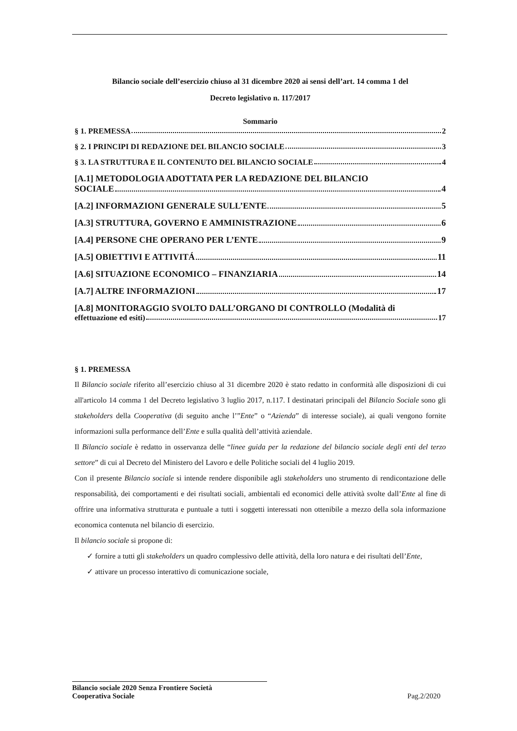Bilancio sociale dell’esercizio chiuso al 31 dicembre 2020 ai sensi dell’art. 14 comma 1 del
Decreto legislativo n. 117/2017
Sommario
§ 1. PREMESSA 2
§ 2. I PRINCIPI DI REDAZIONE DEL BILANCIO SOCIALE 3
§ 3. LA STRUTTURA E IL CONTENUTO DEL BILANCIO SOCIALE 4
[A.1] METODOLOGIA ADOTTATA PER LA REDAZIONE DEL BILANCIO
SOCIALE 4
[A.2] INFORMAZIONI GENERALE SULL’ENTE 5
[A.3] STRUTTURA, GOVERNO E AMMINISTRAZIONE 6
[A.4] PERSONE CHE OPERANO PER L’ENTE 9
[A.5] OBIETTIVI E ATTIVITÁ 11
[A.6] SITUAZIONE ECONOMICO – FINANZIARIA 14
[A.7] ALTRE INFORMAZIONI 17
[A.8] MONITORAGGIO SVOLTO DALL’ORGANO DI CONTROLLO (Modalità di
effettuazione ed esiti) 17
§ 1. PREMESSA
Il Bilancio sociale riferito all’esercizio chiuso al 31 dicembre 2020 è stato redatto in conformità alle disposizioni di cui all'articolo 14 comma 1 del Decreto legislativo 3 luglio 2017, n.117. I destinatari principali del Bilancio Sociale sono gli stakeholders della Cooperativa (di seguito anche l’”Ente” o “Azienda” di interesse sociale), ai quali vengono fornite informazioni sulla performance dell’Ente e sulla qualità dell’attività aziendale.
Il Bilancio sociale è redatto in osservanza delle “linee guida per la redazione del bilancio sociale degli enti del terzo settore” di cui al Decreto del Ministero del Lavoro e delle Politiche sociali del 4 luglio 2019.
Con il presente Bilancio sociale si intende rendere disponibile agli stakeholders uno strumento di rendicontazione delle responsabilità, dei comportamenti e dei risultati sociali, ambientali ed economici delle attività svolte dall’Ente al fine di offrire una informativa strutturata e puntuale a tutti i soggetti interessati non ottenibile a mezzo della sola informazione economica contenuta nel bilancio di esercizio.
Il bilancio sociale si propone di:
✓ fornire a tutti gli stakeholders un quadro complessivo delle attività, della loro natura e dei risultati dell’Ente,
✓ attivare un processo interattivo di comunicazione sociale,
Bilancio sociale 2020 Senza Frontiere Società
Cooperativa Sociale
Pag.2/2020